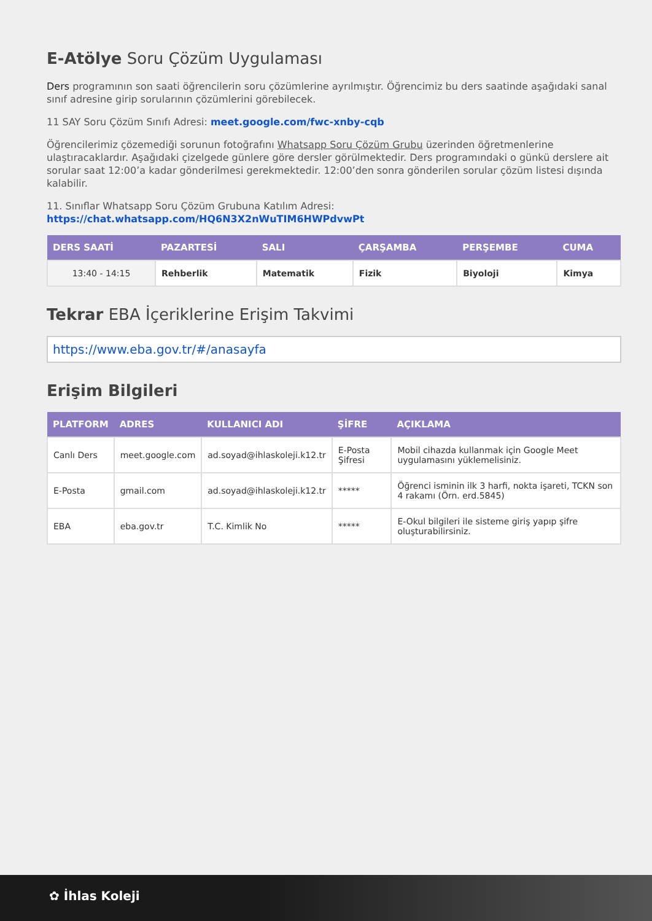E-Atölye Soru Çözüm Uygulaması
Ders programının son saati öğrencilerin soru çözümlerine ayrılmıştır. Öğrencimiz bu ders saatinde aşağıdaki sanal sınıf adresine girip sorularının çözümlerini görebilecek.
11 SAY Soru Çözüm Sınıfı Adresi: meet.google.com/fwc-xnby-cqb
Öğrencilerimiz çözemediği sorunun fotoğrafını Whatsapp Soru Çözüm Grubu üzerinden öğretmenlerine ulaştıracaklardır. Aşağıdaki çizelgede günlere göre dersler görülmektedir. Ders programındaki o günkü derslere ait sorular saat 12:00’a kadar gönderilmesi gerekmektedir. 12:00’den sonra gönderilen sorular çözüm listesi dışında kalabilir.
11. Sınıflar Whatsapp Soru Çözüm Grubuna Katılım Adresi:
https://chat.whatsapp.com/HQ6N3X2nWuTIM6HWPdvwPt
| DERS SAATİ | PAZARTESİ | SALI | ÇARŞAMBA | PERŞEMBE | CUMA |
| --- | --- | --- | --- | --- | --- |
| 13:40 - 14:15 | Rehberlik | Matematik | Fizik | Biyoloji | Kimya |
Tekrar EBA İçeriklerine Erişim Takvimi
https://www.eba.gov.tr/#/anasayfa
Erişim Bilgileri
| PLATFORM | ADRES | KULLANICI ADI | ŞİFRE | AÇIKLAMA |
| --- | --- | --- | --- | --- |
| Canlı Ders | meet.google.com | ad.soyad@ihlaskoleji.k12.tr | E-Posta Şifresi | Mobil cihazda kullanmak için Google Meet uygulamasını yüklemelisiniz. |
| E-Posta | gmail.com | ad.soyad@ihlaskoleji.k12.tr | ***** | Öğrenci isminin ilk 3 harfi, nokta işareti, TCKN son 4 rakamı (Örn. erd.5845) |
| EBA | eba.gov.tr | T.C. Kimlik No | ***** | E-Okul bilgileri ile sisteme giriş yapıp şifre oluşturabilirsiniz. |
✿ İhlas Koleji